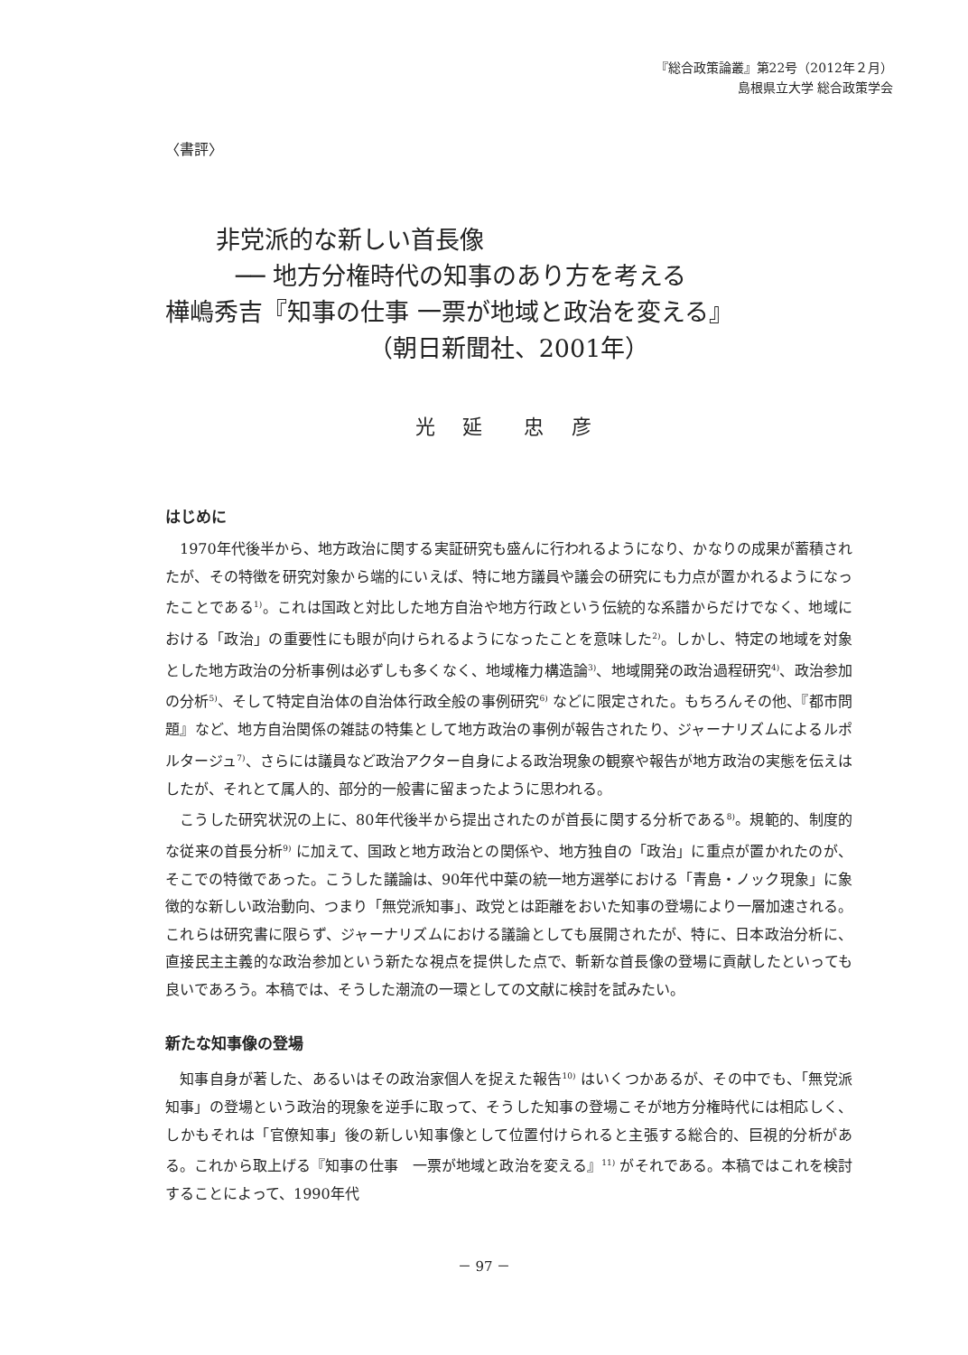『総合政策論叢』第22号（2012年２月）
島根県立大学 総合政策学会
〈書評〉
非党派的な新しい首長像
── 地方分権時代の知事のあり方を考える
樺嶋秀吉『知事の仕事 一票が地域と政治を変える』
（朝日新聞社、2001年）
光 延　忠 彦
はじめに
1970年代後半から、地方政治に関する実証研究も盛んに行われるようになり、かなりの成果が蓄積されたが、その特徴を研究対象から端的にいえば、特に地方議員や議会の研究にも力点が置かれるようになったことである<sup>1)</sup>。これは国政と対比した地方自治や地方行政という伝統的な系譜からだけでなく、地域における「政治」の重要性にも眼が向けられるようになったことを意味した<sup>2)</sup>。しかし、特定の地域を対象とした地方政治の分析事例は必ずしも多くなく、地域権力構造論<sup>3)</sup>、地域開発の政治過程研究<sup>4)</sup>、政治参加の分析<sup>5)</sup>、そして特定自治体の自治体行政全般の事例研究<sup>6)</sup> などに限定された。もちろんその他、『都市問題』など、地方自治関係の雑誌の特集として地方政治の事例が報告されたり、ジャーナリズムによるルポルタージュ<sup>7)</sup>、さらには議員など政治アクター自身による政治現象の観察や報告が地方政治の実態を伝えはしたが、それとて属人的、部分的一般書に留まったように思われる。
こうした研究状況の上に、80年代後半から提出されたのが首長に関する分析である<sup>8)</sup>。規範的、制度的な従来の首長分析<sup>9)</sup> に加えて、国政と地方政治との関係や、地方独自の「政治」に重点が置かれたのが、そこでの特徴であった。こうした議論は、90年代中葉の統一地方選挙における「青島・ノック現象」に象徴的な新しい政治動向、つまり「無党派知事」、政党とは距離をおいた知事の登場により一層加速される。これらは研究書に限らず、ジャーナリズムにおける議論としても展開されたが、特に、日本政治分析に、直接民主主義的な政治参加という新たな視点を提供した点で、斬新な首長像の登場に貢献したといっても良いであろう。本稿では、そうした潮流の一環としての文献に検討を試みたい。
新たな知事像の登場
知事自身が著した、あるいはその政治家個人を捉えた報告<sup>10)</sup> はいくつかあるが、その中でも、「無党派知事」の登場という政治的現象を逆手に取って、そうした知事の登場こそが地方分権時代には相応しく、しかもそれは「官僚知事」後の新しい知事像として位置付けられると主張する総合的、巨視的分析がある。これから取上げる『知事の仕事　一票が地域と政治を変える』<sup>11)</sup> がそれである。本稿ではこれを検討することによって、1990年代
－ 97 －